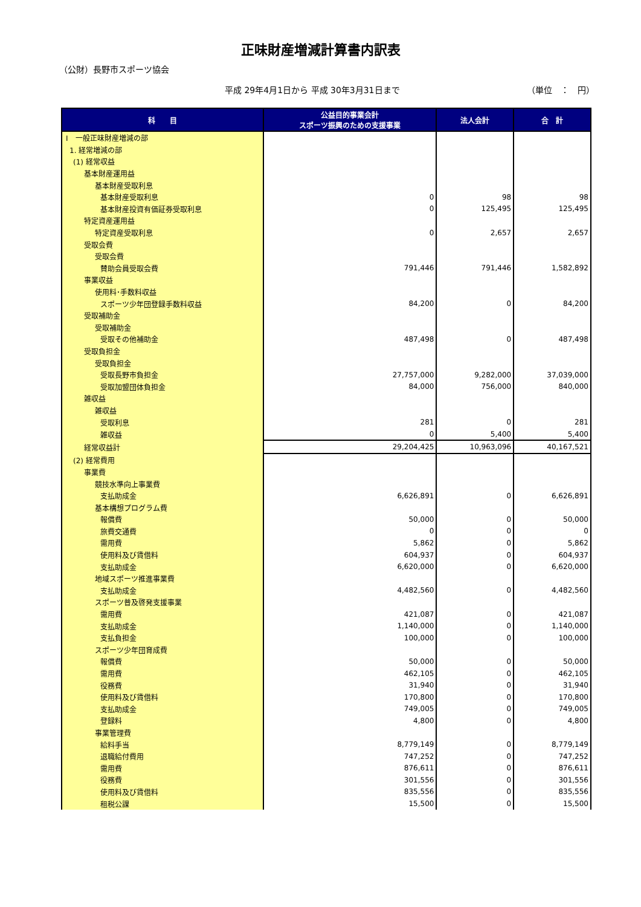正味財産増減計算書内訳表
（公財）長野市スポーツ協会
平成 29年4月1日から 平成 30年3月31日まで （単位　：　円）
| 科 目 | 公益目的事業会計 スポーツ振興のための支援事業 | 法人会計 | 合 計 |
| --- | --- | --- | --- |
| Ⅰ 一般正味財産増減の部 | | | |
| 1. 経常増減の部 | | | |
| (1) 経常収益 | | | |
| 基本財産運用益 | | | |
| 基本財産受取利息 | | | |
| 基本財産受取利息 | 0 | 98 | 98 |
| 基本財産投資有価証券受取利息 | 0 | 125,495 | 125,495 |
| 特定資産運用益 | | | |
| 特定資産受取利息 | 0 | 2,657 | 2,657 |
| 受取会費 | | | |
| 受取会費 | | | |
| 賛助会員受取会費 | 791,446 | 791,446 | 1,582,892 |
| 事業収益 | | | |
| 使用料･手数料収益 | | | |
| スポーツ少年団登録手数料収益 | 84,200 | 0 | 84,200 |
| 受取補助金 | | | |
| 受取補助金 | | | |
| 受取その他補助金 | 487,498 | 0 | 487,498 |
| 受取負担金 | | | |
| 受取負担金 | | | |
| 受取長野市負担金 | 27,757,000 | 9,282,000 | 37,039,000 |
| 受取加盟団体負担金 | 84,000 | 756,000 | 840,000 |
| 雑収益 | | | |
| 雑収益 | | | |
| 受取利息 | 281 | 0 | 281 |
| 雑収益 | 0 | 5,400 | 5,400 |
| 経常収益計 | 29,204,425 | 10,963,096 | 40,167,521 |
| (2) 経常費用 | | | |
| 事業費 | | | |
| 競技水準向上事業費 | | | |
| 支払助成金 | 6,626,891 | 0 | 6,626,891 |
| 基本構想プログラム費 | | | |
| 報償費 | 50,000 | 0 | 50,000 |
| 旅費交通費 | 0 | 0 | 0 |
| 需用費 | 5,862 | 0 | 5,862 |
| 使用料及び賃借料 | 604,937 | 0 | 604,937 |
| 支払助成金 | 6,620,000 | 0 | 6,620,000 |
| 地域スポーツ推進事業費 | | | |
| 支払助成金 | 4,482,560 | 0 | 4,482,560 |
| スポーツ普及啓発支援事業 | | | |
| 需用費 | 421,087 | 0 | 421,087 |
| 支払助成金 | 1,140,000 | 0 | 1,140,000 |
| 支払負担金 | 100,000 | 0 | 100,000 |
| スポーツ少年団育成費 | | | |
| 報償費 | 50,000 | 0 | 50,000 |
| 需用費 | 462,105 | 0 | 462,105 |
| 役務費 | 31,940 | 0 | 31,940 |
| 使用料及び賃借料 | 170,800 | 0 | 170,800 |
| 支払助成金 | 749,005 | 0 | 749,005 |
| 登録料 | 4,800 | 0 | 4,800 |
| 事業管理費 | | | |
| 給料手当 | 8,779,149 | 0 | 8,779,149 |
| 退職給付費用 | 747,252 | 0 | 747,252 |
| 需用費 | 876,611 | 0 | 876,611 |
| 役務費 | 301,556 | 0 | 301,556 |
| 使用料及び賃借料 | 835,556 | 0 | 835,556 |
| 租税公課 | 15,500 | 0 | 15,500 |